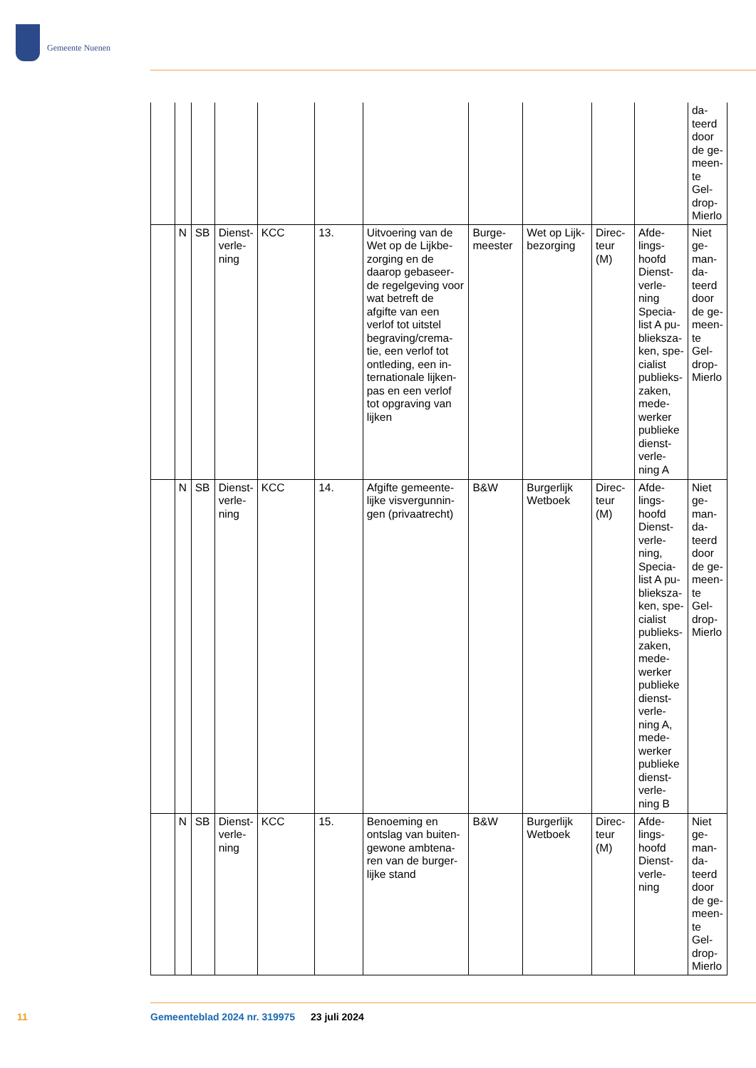Gemeente Nuenen
| | | | | | | | | | | | da-teerd door de ge-meen-te Gel-drop-Mierlo |
| | N | SB | Dienst-verle-ning | KCC | 13. | Uitvoering van de Wet op de Lijkbe-zorging en de daarop gebaseer-de regelgeving voor wat betreft de afgifte van een verlof tot uitstel begraving/crema-tie, een verlof tot ontleding, een in-ternationale lijken-pas en een verlof tot opgraving van lijken | Burge-meester | Wet op Lijk-bezorging | Direc-teur (M) | Afde-lings-hoofd Dienst-verle-ning Specia-list A pu-blieksza-ken, spe-cialist publieks-zaken, mede-werker publieke dienst-verle-ning A | Niet ge-man-da-teerd door de ge-meen-te Gel-drop-Mierlo |
| | N | SB | Dienst-verle-ning | KCC | 14. | Afgifte gemeente-lijke visvergunnin-gen (privaatrecht) | B&W | Burgerlijk Wetboek | Direc-teur (M) | Afde-lings-hoofd Dienst-verle-ning, Specia-list A pu-blieksza-ken, spe-cialist publieks-zaken, mede-werker publieke dienst-verle-ning A, mede-werker publieke dienst-verle-ning B | Niet ge-man-da-teerd door de ge-meen-te Gel-drop-Mierlo |
| | N | SB | Dienst-verle-ning | KCC | 15. | Benoeming en ontslag van buiten-gewone ambtena-ren van de burger-lijke stand | B&W | Burgerlijk Wetboek | Direc-teur (M) | Afde-lings-hoofd Dienst-verle-ning | Niet ge-man-da-teerd door de ge-meen-te Gel-drop-Mierlo |
11
Gemeenteblad 2024 nr. 319975 23 juli 2024